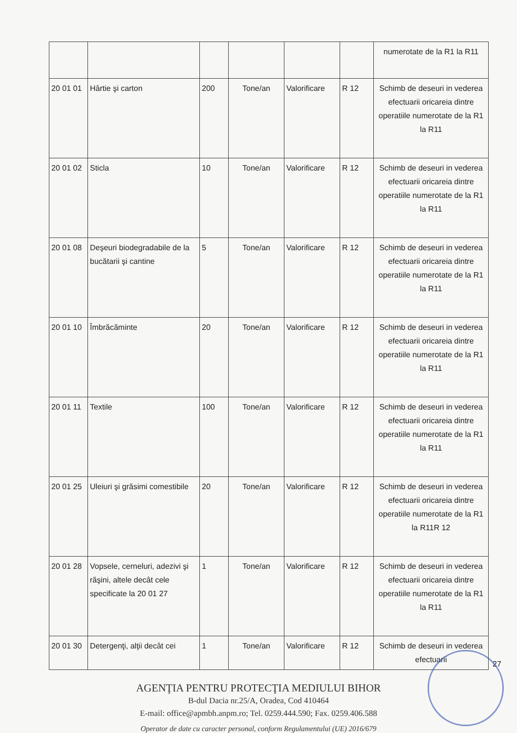| | | | | | | numerotate de la R1 la R11 |
| 20 01 01 | Hârtie şi carton | 200 | Tone/an | Valorificare | R 12 | Schimb de deseuri in vederea efectuarii oricareia dintre operatiile numerotate de la R1 la R11 |
| 20 01 02 | Sticla | 10 | Tone/an | Valorificare | R 12 | Schimb de deseuri in vederea efectuarii oricareia dintre operatiile numerotate de la R1 la R11 |
| 20 01 08 | Deşeuri biodegradabile de la bucătarii şi cantine | 5 | Tone/an | Valorificare | R 12 | Schimb de deseuri in vederea efectuarii oricareia dintre operatiile numerotate de la R1 la R11 |
| 20 01 10 | Îmbrăcăminte | 20 | Tone/an | Valorificare | R 12 | Schimb de deseuri in vederea efectuarii oricareia dintre operatiile numerotate de la R1 la R11 |
| 20 01 11 | Textile | 100 | Tone/an | Valorificare | R 12 | Schimb de deseuri in vederea efectuarii oricareia dintre operatiile numerotate de la R1 la R11 |
| 20 01 25 | Uleiuri şi grăsimi comestibile | 20 | Tone/an | Valorificare | R 12 | Schimb de deseuri in vederea efectuarii oricareia dintre operatiile numerotate de la R1 la R11R 12 |
| 20 01 28 | Vopsele, cerneluri, adezivi şi răşini, altele decât cele specificate la 20 01 27 | 1 | Tone/an | Valorificare | R 12 | Schimb de deseuri in vederea efectuarii oricareia dintre operatiile numerotate de la R1 la R11 |
| 20 01 30 | Detergenţi, alţii decât cei | 1 | Tone/an | Valorificare | R 12 | Schimb de deseuri in vederea efectuarii |
27
AGENŢIA PENTRU PROTECŢIA MEDIULUI BIHOR
B-dul Dacia nr.25/A, Oradea, Cod 410464
E-mail: office@apmbh.anpm.ro; Tel. 0259.444.590; Fax. 0259.406.588
Operator de date cu caracter personal, conform Regulamentului (UE) 2016/679